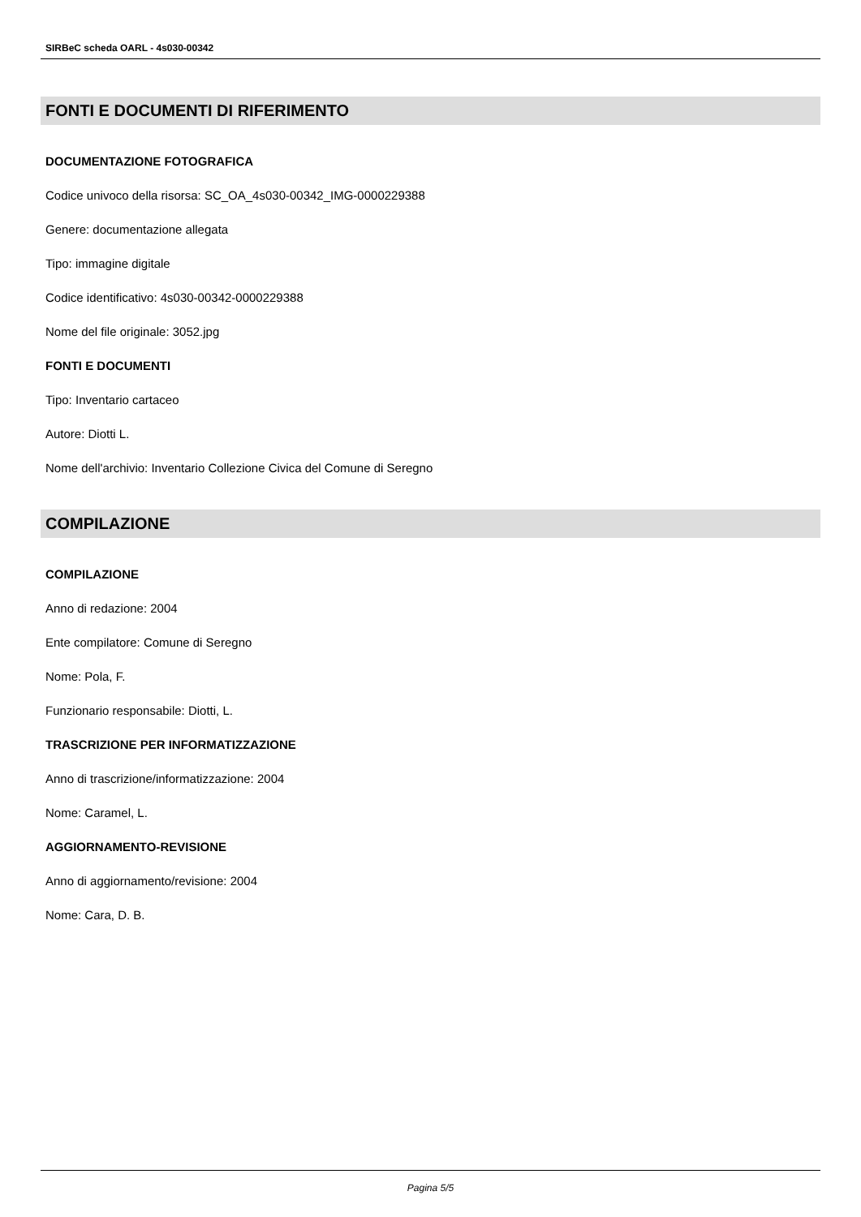SIRBeC scheda OARL - 4s030-00342
FONTI E DOCUMENTI DI RIFERIMENTO
DOCUMENTAZIONE FOTOGRAFICA
Codice univoco della risorsa: SC_OA_4s030-00342_IMG-0000229388
Genere: documentazione allegata
Tipo: immagine digitale
Codice identificativo: 4s030-00342-0000229388
Nome del file originale: 3052.jpg
FONTI E DOCUMENTI
Tipo: Inventario cartaceo
Autore: Diotti L.
Nome dell'archivio: Inventario Collezione Civica del Comune di Seregno
COMPILAZIONE
COMPILAZIONE
Anno di redazione: 2004
Ente compilatore: Comune di Seregno
Nome: Pola, F.
Funzionario responsabile: Diotti, L.
TRASCRIZIONE PER INFORMATIZZAZIONE
Anno di trascrizione/informatizzazione: 2004
Nome: Caramel, L.
AGGIORNAMENTO-REVISIONE
Anno di aggiornamento/revisione: 2004
Nome: Cara, D. B.
Pagina 5/5